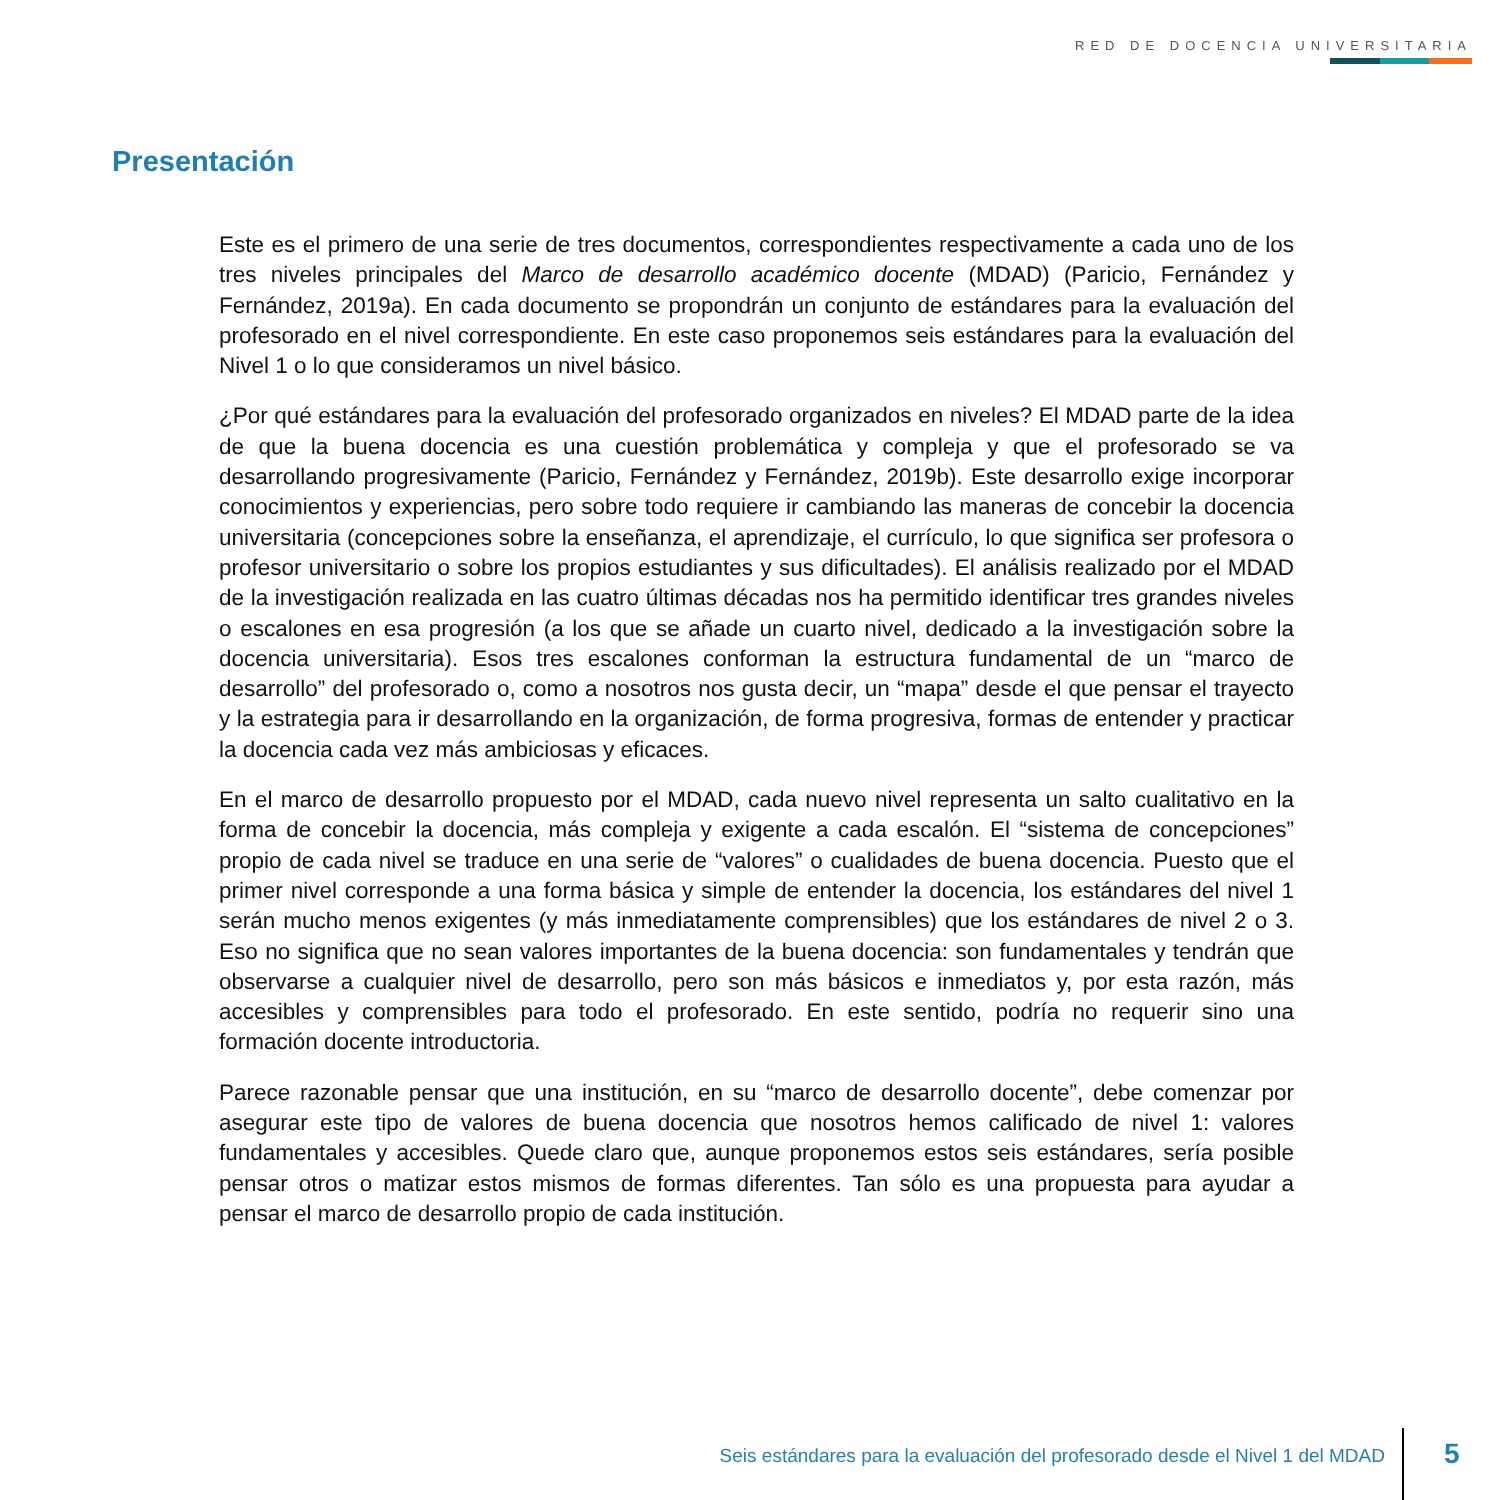RED DE DOCENCIA UNIVERSITARIA
Presentación
Este es el primero de una serie de tres documentos, correspondientes respectivamente a cada uno de los tres niveles principales del Marco de desarrollo académico docente (MDAD) (Paricio, Fernández y Fernández, 2019a). En cada documento se propondrán un conjunto de estándares para la evaluación del profesorado en el nivel correspondiente. En este caso proponemos seis estándares para la evaluación del Nivel 1 o lo que consideramos un nivel básico.
¿Por qué estándares para la evaluación del profesorado organizados en niveles? El MDAD parte de la idea de que la buena docencia es una cuestión problemática y compleja y que el profesorado se va desarrollando progresivamente (Paricio, Fernández y Fernández, 2019b). Este desarrollo exige incorporar conocimientos y experiencias, pero sobre todo requiere ir cambiando las maneras de concebir la docencia universitaria (concepciones sobre la enseñanza, el aprendizaje, el currículo, lo que significa ser profesora o profesor universitario o sobre los propios estudiantes y sus dificultades). El análisis realizado por el MDAD de la investigación realizada en las cuatro últimas décadas nos ha permitido identificar tres grandes niveles o escalones en esa progresión (a los que se añade un cuarto nivel, dedicado a la investigación sobre la docencia universitaria). Esos tres escalones conforman la estructura fundamental de un “marco de desarrollo” del profesorado o, como a nosotros nos gusta decir, un “mapa” desde el que pensar el trayecto y la estrategia para ir desarrollando en la organización, de forma progresiva, formas de entender y practicar la docencia cada vez más ambiciosas y eficaces.
En el marco de desarrollo propuesto por el MDAD, cada nuevo nivel representa un salto cualitativo en la forma de concebir la docencia, más compleja y exigente a cada escalón. El “sistema de concepciones” propio de cada nivel se traduce en una serie de “valores” o cualidades de buena docencia. Puesto que el primer nivel corresponde a una forma básica y simple de entender la docencia, los estándares del nivel 1 serán mucho menos exigentes (y más inmediatamente comprensibles) que los estándares de nivel 2 o 3. Eso no significa que no sean valores importantes de la buena docencia: son fundamentales y tendrán que observarse a cualquier nivel de desarrollo, pero son más básicos e inmediatos y, por esta razón, más accesibles y comprensibles para todo el profesorado. En este sentido, podría no requerir sino una formación docente introductoria.
Parece razonable pensar que una institución, en su “marco de desarrollo docente”, debe comenzar por asegurar este tipo de valores de buena docencia que nosotros hemos calificado de nivel 1: valores fundamentales y accesibles. Quede claro que, aunque proponemos estos seis estándares, sería posible pensar otros o matizar estos mismos de formas diferentes. Tan sólo es una propuesta para ayudar a pensar el marco de desarrollo propio de cada institución.
Seis estándares para la evaluación del profesorado desde el Nivel 1 del MDAD
5